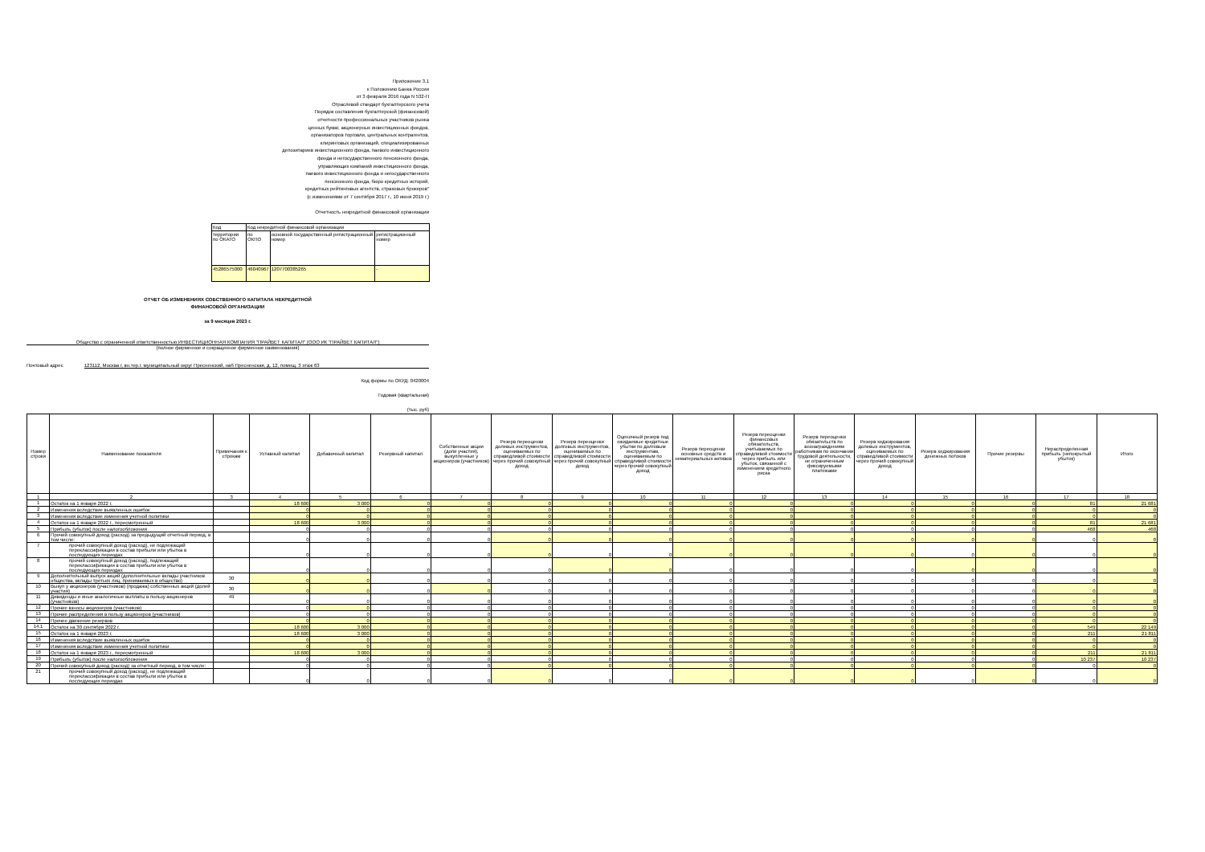Приложение 3.1
к Положению Банка России
от 3 февраля 2016 года N 532-П
Отраслевой стандарт бухгалтерского учета
Порядок составления бухгалтерской (финансовой)
отчетности профессиональных участников рынка
ценных бумаг, акционерных инвестиционных фондов,
организаторов торговли, центральных контрагентов,
клиринговых организаций, специализированных
депозитариев инвестиционного фонда, паевого инвестиционного
фонда и негосударственного пенсионного фонда,
управляющих компаний инвестиционного фонда,
паевого инвестиционного фонда и негосударственного
пенсионного фонда, бюро кредитных историй,
кредитных рейтинговых агентств, страховых брокеров"
(с изменениями от 7 сентября 2017 г., 10 июня 2019 г.)
Отчетность некредитной финансовой организации
| Код | Код некредитной финансовой организации | | |
| территории по ОКАТО | по ОКПО | основной государственный регистрационный номер | регистрационный номер |
| 45286575000 | 46040967 | 1207700385265 | - |
ОТЧЕТ ОБ ИЗМЕНЕНИЯХ СОБСТВЕННОГО КАПИТАЛА НЕКРЕДИТНОЙ
ФИНАНСОВОЙ ОРГАНИЗАЦИИ
за 9 месяцев 2023 г.
Общество с ограниченной ответственностью ИНВЕСТИЦИОННАЯ КОМПАНИЯ "ПРАЙВЕТ КАПИТАЛ" (ООО ИК "ПРАЙВЕТ КАПИТАЛ")
(полное фирменное и сокращенное фирменное наименования)
Почтовый адрес 123112, Москва г, вн.тер.г. муниципальный округ Пресненский, наб Пресненская, д. 12, помещ. 3 этаж 63
Код формы по ОКУД: 0420004
Годовая (квартальная)
(тыс. руб)
| Номер строки | Наименование показателя | Примечания к строкам | Уставный капитал | Добавочный капитал | Резервный капитал | Собственные акции (доли участия), выкупленные у акционеров (участников) | Резерв переоценки долевых инструментов, оцениваемых по справедливой стоимости через прочий совокупный доход | Резерв переоценки долговых инструментов, оцениваемых по справедливой стоимости через прочий совокупный доход | Оценочный резерв под ожидаемые кредитные убытки по долговым инструментам, оцениваемым по справедливой стоимости через прочий совокупный доход | Резерв переоценки основных средств и нематериальных активов | Резерв переоценки финансовых обязательств, учитываемых по справедливой стоимости через прибыль или убыток, связанной с изменением кредитного риска | Резерв переоценки обязательств по вознаграждениям работникам по окончании трудовой деятельности, не ограниченным фиксируемыми платежами | Резерв хеджирования долевых инструментов, оцениваемых по справедливой стоимости через прочий совокупный доход | Резерв хеджирования денежных потоков | Прочие резервы | Нераспределенная прибыль (непокрытый убыток) | Итого |
| --- | --- | --- | --- | --- | --- | --- | --- | --- | --- | --- | --- | --- | --- | --- | --- | --- | --- |
| 1 | 2 | 3 | 4 | 5 | 6 | 7 | 8 | 9 | 10 | 11 | 12 | 13 | 14 | 15 | 16 | 17 | 18 |
| 1 | Остаток на 1 января 2022 г. | | 18 600 | 3 000 | 0 | 0 | 0 | 0 | 0 | 0 | 0 | 0 | 0 | 0 | 0 | 81 | 21 681 |
| 2 | Изменения вследствие выявленных ошибок | | 0 | 0 | 0 | 0 | 0 | 0 | 0 | 0 | 0 | 0 | 0 | 0 | 0 | 0 | 0 |
| 3 | Изменения вследствие изменения учетной политики | | 0 | 0 | 0 | 0 | 0 | 0 | 0 | 0 | 0 | 0 | 0 | 0 | 0 | 0 | 0 |
| 4 | Остаток на 1 января 2022 г., пересмотренный | | 18 600 | 3 000 | 0 | 0 | 0 | 0 | 0 | 0 | 0 | 0 | 0 | 0 | 0 | 81 | 21 681 |
| 5 | Прибыль (убыток) после налогообложения | | 0 | 0 | 0 | 0 | 0 | 0 | 0 | 0 | 0 | 0 | 0 | 0 | 0 | 468 | 468 |
| 6 | Прочий совокупный доход (расход) за предыдущий отчетный период, в том числе: | | 0 | 0 | 0 | 0 | 0 | 0 | 0 | 0 | 0 | 0 | 0 | 0 | 0 | 0 | 0 |
| 7 | прочий совокупный доход (расход), не подлежащий переклассификации в состав прибыли или убытка в последующих периодах | | 0 | 0 | 0 | 0 | 0 | 0 | 0 | 0 | 0 | 0 | 0 | 0 | 0 | 0 | 0 |
| 8 | прочий совокупный доход (расход), подлежащий переклассификации в состав прибыли или убытка в последующих периодах | | 0 | 0 | 0 | 0 | 0 | 0 | 0 | 0 | 0 | 0 | 0 | 0 | 0 | 0 | 0 |
| 9 | Дополнительный выпуск акций (дополнительные вклады участников общества, вклады третьих лиц, принимаемых в общество) | 30 | 0 | 0 | 0 | 0 | 0 | 0 | 0 | 0 | 0 | 0 | 0 | 0 | 0 | 0 | 0 |
| 10 | Выкуп у акционеров (участников) (продажа) собственных акций (долей участия) | 30 | 0 | 0 | 0 | 0 | 0 | 0 | 0 | 0 | 0 | 0 | 0 | 0 | 0 | 0 | 0 |
| 11 | Дивиденды и иные аналогичные выплаты в пользу акционеров (участников) | 49 | 0 | 0 | 0 | 0 | 0 | 0 | 0 | 0 | 0 | 0 | 0 | 0 | 0 | 0 | 0 |
| 12 | Прочие взносы акционеров (участников) | | 0 | 0 | 0 | 0 | 0 | 0 | 0 | 0 | 0 | 0 | 0 | 0 | 0 | 0 | 0 |
| 13 | Прочие распределения в пользу акционеров (участников) | | 0 | 0 | 0 | 0 | 0 | 0 | 0 | 0 | 0 | 0 | 0 | 0 | 0 | 0 | 0 |
| 14 | Прочее движение резервов | | 0 | 0 | 0 | 0 | 0 | 0 | 0 | 0 | 0 | 0 | 0 | 0 | 0 | 0 | 0 |
| 14.1 | Остаток на 30 сентября 2022 г. | | 18 600 | 3 000 | 0 | 0 | 0 | 0 | 0 | 0 | 0 | 0 | 0 | 0 | 0 | 549 | 22 149 |
| 15 | Остаток на 1 января 2023 г. | | 18 600 | 3 000 | 0 | 0 | 0 | 0 | 0 | 0 | 0 | 0 | 0 | 0 | 0 | 211 | 21 811 |
| 16 | Изменения вследствие выявленных ошибок | | 0 | 0 | 0 | 0 | 0 | 0 | 0 | 0 | 0 | 0 | 0 | 0 | 0 | 0 | 0 |
| 17 | Изменения вследствие изменения учетной политики | | 0 | 0 | 0 | 0 | 0 | 0 | 0 | 0 | 0 | 0 | 0 | 0 | 0 | 0 | 0 |
| 18 | Остаток на 1 января 2023 г., пересмотренный | | 18 600 | 3 000 | 0 | 0 | 0 | 0 | 0 | 0 | 0 | 0 | 0 | 0 | 0 | 211 | 21 811 |
| 19 | Прибыль (убыток) после налогообложения | | 0 | 0 | 0 | 0 | 0 | 0 | 0 | 0 | 0 | 0 | 0 | 0 | 0 | 10 237 | 10 237 |
| 20 | Прочий совокупный доход (расход) за отчетный период, в том числе: | | 0 | 0 | 0 | 0 | 0 | 0 | 0 | 0 | 0 | 0 | 0 | 0 | 0 | 0 | 0 |
| 21 | прочий совокупный доход (расход), не подлежащий переклассификации в состав прибыли или убытка в последующих периодах | | 0 | 0 | 0 | 0 | 0 | 0 | 0 | 0 | 0 | 0 | 0 | 0 | 0 | 0 | 0 |